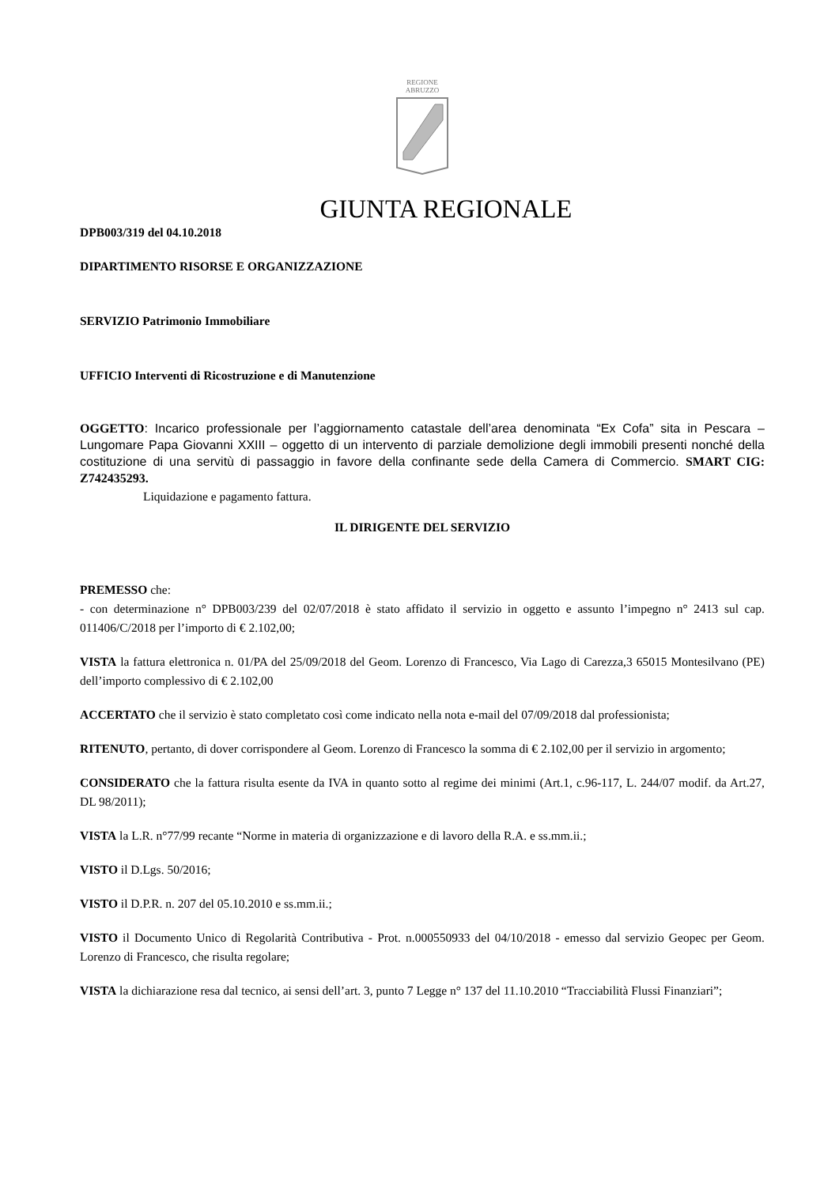REGIONE
ABRUZZO
GIUNTA REGIONALE
DPB003/319 del 04.10.2018
DIPARTIMENTO RISORSE E ORGANIZZAZIONE
SERVIZIO Patrimonio Immobiliare
UFFICIO Interventi di Ricostruzione e di Manutenzione
OGGETTO: Incarico professionale per l’aggiornamento catastale dell’area denominata “Ex Cofa” sita in Pescara – Lungomare Papa Giovanni XXIII – oggetto di un intervento di parziale demolizione degli immobili presenti nonché della costituzione di una servitù di passaggio in favore della confinante sede della Camera di Commercio. SMART CIG: Z742435293.
Liquidazione e pagamento fattura.
IL DIRIGENTE DEL SERVIZIO
PREMESSO che:
- con determinazione n° DPB003/239 del 02/07/2018 è stato affidato il servizio in oggetto e assunto l’impegno n° 2413 sul cap. 011406/C/2018 per l’importo di € 2.102,00;
VISTA la fattura elettronica n. 01/PA del 25/09/2018 del Geom. Lorenzo di Francesco, Via Lago di Carezza,3 65015 Montesilvano (PE) dell’importo complessivo di € 2.102,00
ACCERTATO che il servizio è stato completato così come indicato nella nota e-mail del 07/09/2018 dal professionista;
RITENUTO, pertanto, di dover corrispondere al Geom. Lorenzo di Francesco la somma di € 2.102,00 per il servizio in argomento;
CONSIDERATO che la fattura risulta esente da IVA in quanto sotto al regime dei minimi (Art.1, c.96-117, L. 244/07 modif. da Art.27, DL 98/2011);
VISTA la L.R. n°77/99 recante “Norme in materia di organizzazione e di lavoro della R.A. e ss.mm.ii.;
VISTO il D.Lgs. 50/2016;
VISTO il D.P.R. n. 207 del 05.10.2010 e ss.mm.ii.;
VISTO il Documento Unico di Regolarità Contributiva - Prot. n.000550933 del 04/10/2018 - emesso dal servizio Geopec per Geom. Lorenzo di Francesco, che risulta regolare;
VISTA la dichiarazione resa dal tecnico, ai sensi dell’art. 3, punto 7 Legge n° 137 del 11.10.2010 “Tracciabilità Flussi Finanziari”;